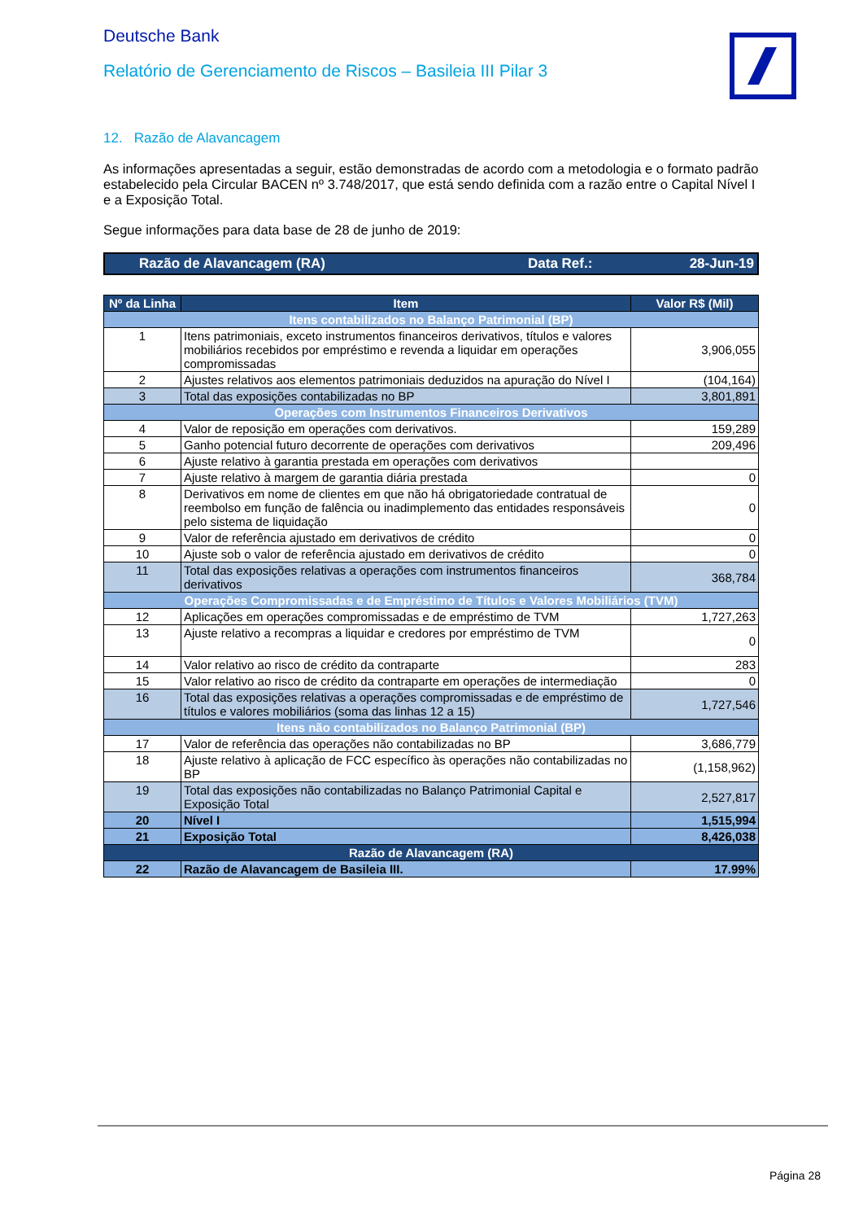Deutsche Bank
Relatório de Gerenciamento de Riscos – Basileia III Pilar 3
12. Razão de Alavancagem
As informações apresentadas a seguir, estão demonstradas de acordo com a metodologia e o formato padrão estabelecido pela Circular BACEN nº 3.748/2017, que está sendo definida com a razão entre o Capital Nível I e a Exposição Total.
Segue informações para data base de 28 de junho de 2019:
Razão de Alavancagem (RA) Data Ref.: 28-Jun-19
| Nº da Linha | Item | Valor R$ (Mil) |
| --- | --- | --- |
| Itens contabilizados no Balanço Patrimonial (BP) | | |
| 1 | Itens patrimoniais, exceto instrumentos financeiros derivativos, títulos e valores mobiliários recebidos por empréstimo e revenda a liquidar em operações compromissadas | 3,906,055 |
| 2 | Ajustes relativos aos elementos patrimoniais deduzidos na apuração do Nível I | (104,164) |
| 3 | Total das exposições contabilizadas no BP | 3,801,891 |
| Operações com Instrumentos Financeiros Derivativos | | |
| 4 | Valor de reposição em operações com derivativos. | 159,289 |
| 5 | Ganho potencial futuro decorrente de operações com derivativos | 209,496 |
| 6 | Ajuste relativo à garantia prestada em operações com derivativos | |
| 7 | Ajuste relativo à margem de garantia diária prestada | 0 |
| 8 | Derivativos em nome de clientes em que não há obrigatoriedade contratual de reembolso em função de falência ou inadimplemento das entidades responsáveis pelo sistema de liquidação | 0 |
| 9 | Valor de referência ajustado em derivativos de crédito | 0 |
| 10 | Ajuste sob o valor de referência ajustado em derivativos de crédito | 0 |
| 11 | Total das exposições relativas a operações com instrumentos financeiros derivativos | 368,784 |
| Operações Compromissadas e de Empréstimo de Títulos e Valores Mobiliários (TVM) | | |
| 12 | Aplicações em operações compromissadas e de empréstimo de TVM | 1,727,263 |
| 13 | Ajuste relativo a recompras a liquidar e credores por empréstimo de TVM | 0 |
| 14 | Valor relativo ao risco de crédito da contraparte | 283 |
| 15 | Valor relativo ao risco de crédito da contraparte em operações de intermediação | 0 |
| 16 | Total das exposições relativas a operações compromissadas e de empréstimo de títulos e valores mobiliários (soma das linhas 12 a 15) | 1,727,546 |
| Itens não contabilizados no Balanço Patrimonial (BP) | | |
| 17 | Valor de referência das operações não contabilizadas no BP | 3,686,779 |
| 18 | Ajuste relativo à aplicação de FCC específico às operações não contabilizadas no BP | (1,158,962) |
| 19 | Total das exposições não contabilizadas no Balanço Patrimonial Capital e Exposição Total | 2,527,817 |
| 20 | Nível I | 1,515,994 |
| 21 | Exposição Total | 8,426,038 |
| Razão de Alavancagem (RA) | | |
| 22 | Razão de Alavancagem de Basileia III. | 17.99% |
Página 28